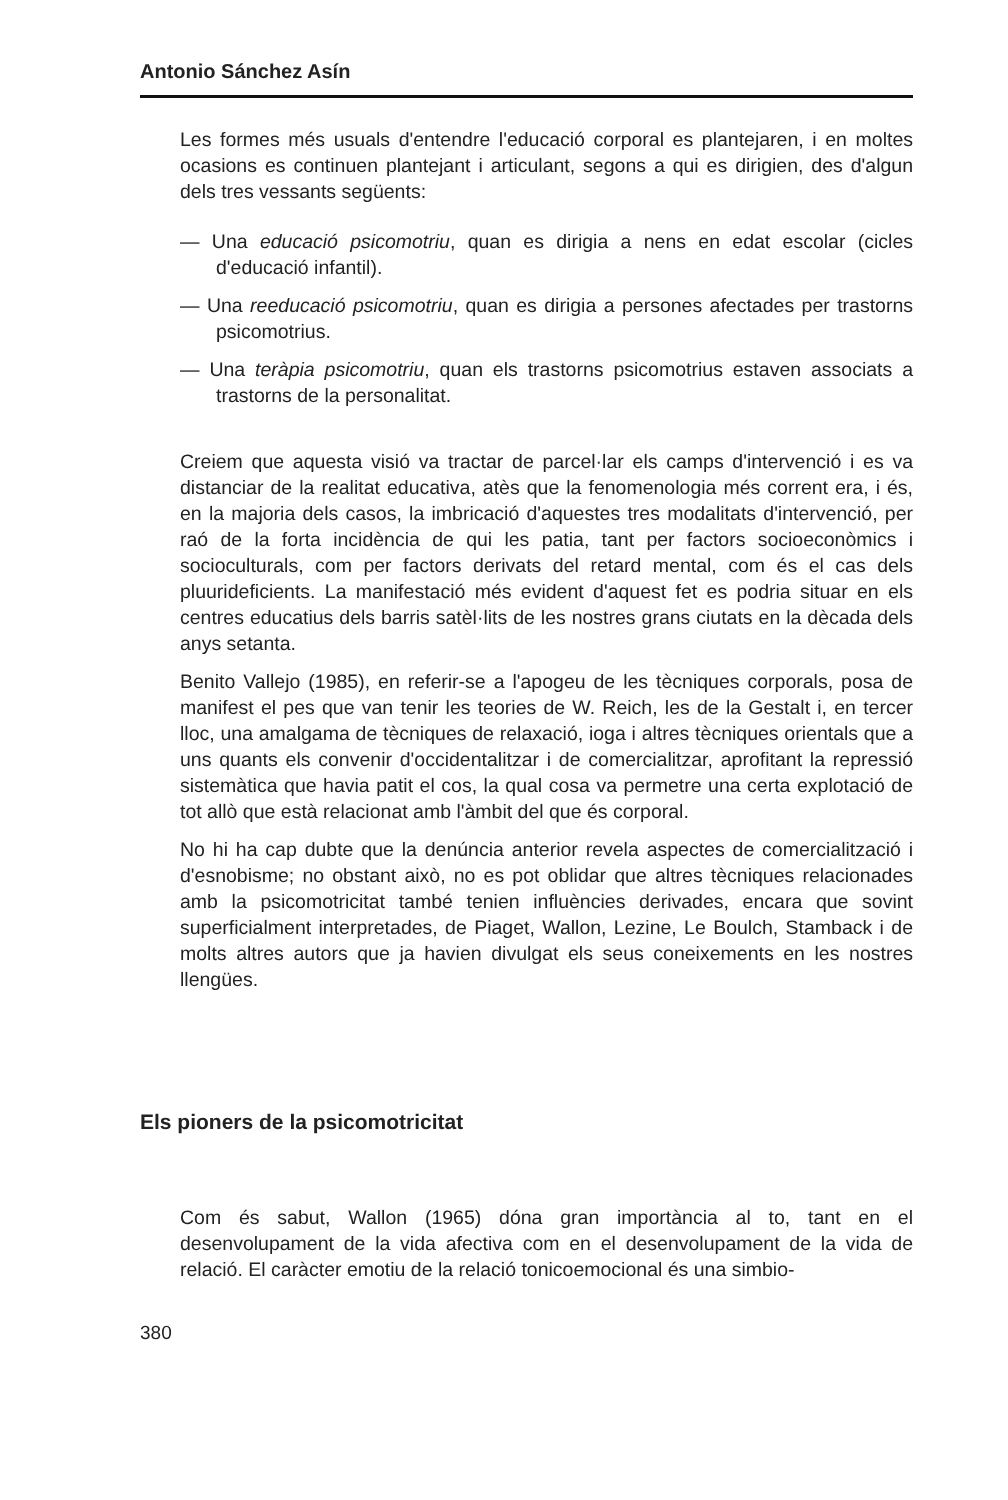Antonio Sánchez Asín
Les formes més usuals d'entendre l'educació corporal es plantejaren, i en moltes ocasions es continuen plantejant i articulant, segons a qui es dirigien, des d'algun dels tres vessants següents:
— Una educació psicomotriu, quan es dirigia a nens en edat escolar (cicles d'educació infantil).
— Una reeducació psicomotriu, quan es dirigia a persones afectades per trastorns psicomotrius.
— Una teràpia psicomotriu, quan els trastorns psicomotrius estaven associats a trastorns de la personalitat.
Creiem que aquesta visió va tractar de parcel·lar els camps d'intervenció i es va distanciar de la realitat educativa, atès que la fenomenologia més corrent era, i és, en la majoria dels casos, la imbricació d'aquestes tres modalitats d'intervenció, per raó de la forta incidència de qui les patia, tant per factors socioeconòmics i socioculturals, com per factors derivats del retard mental, com és el cas dels pluurideficients. La manifestació més evident d'aquest fet es podria situar en els centres educatius dels barris satèl·lits de les nostres grans ciutats en la dècada dels anys setanta.
Benito Vallejo (1985), en referir-se a l'apogeu de les tècniques corporals, posa de manifest el pes que van tenir les teories de W. Reich, les de la Gestalt i, en tercer lloc, una amalgama de tècniques de relaxació, ioga i altres tècniques orientals que a uns quants els convenir d'occidentalitzar i de comercialitzar, aprofitant la repressió sistemàtica que havia patit el cos, la qual cosa va permetre una certa explotació de tot allò que està relacionat amb l'àmbit del que és corporal.
No hi ha cap dubte que la denúncia anterior revela aspectes de comercialització i d'esnobisme; no obstant això, no es pot oblidar que altres tècniques relacionades amb la psicomotricitat també tenien influències derivades, encara que sovint superficialment interpretades, de Piaget, Wallon, Lezine, Le Boulch, Stamback i de molts altres autors que ja havien divulgat els seus coneixements en les nostres llengües.
Els pioners de la psicomotricitat
Com és sabut, Wallon (1965) dóna gran importància al to, tant en el desenvolupament de la vida afectiva com en el desenvolupament de la vida de relació. El caràcter emotiu de la relació tonicoemocional és una simbio-
380